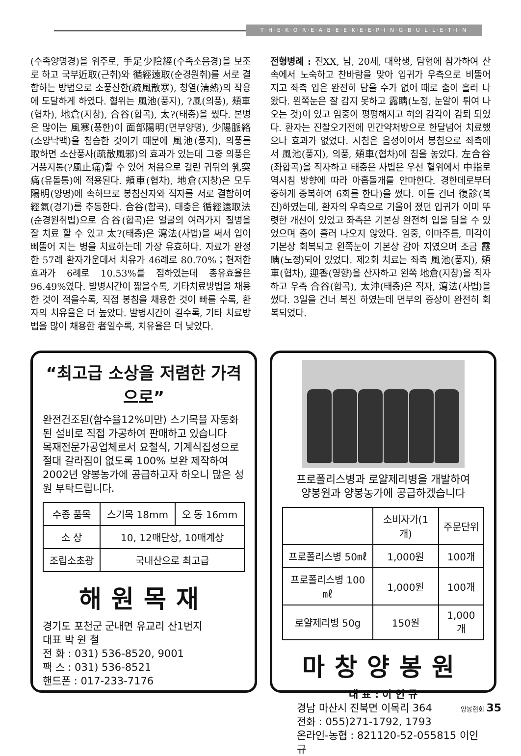T·H·E·K·O·R·E·A·B·E·E·K·E·E·P·I·N·G·B·U·L·L·E·T·I·N
(수족양명경)을 위주로, 手足少陰經(수족소음경)을 보조로 하고 국부近取(근취)와 循經遠取(순경원취)를 서로 결합하는 방법으로 소풍산한(疏風散寒), 청열(淸熱)의 작용에 도달하게 하였다. 혈위는 風池(풍지), ?風(의풍), 頰車(협차), 地倉(지창), 合谷(합곡), 太?(태충)을 썼다. 본병은 많이는 風寒(풍한)이 面部陽明(면부양명), 少陽脈絡(소양낙맥)을 침습한 것이기 때문에 風池(풍지), 의풍를 取하면 소산풍사(疏散風邪)의 효과가 있는데 그중 의풍은 거풍지통(?風止痛)할 수 있어 처음으로 걸린 귀뒤의 乳突痛(유돌통)에 적용된다. 頰車(협차), 地倉(지창)은 모두 陽明(양명)에 속하므로 봉침산자와 직자를 서로 결합하여 經氣(경기)를 추동한다. 合谷(합곡), 태충은 循經遠取法(순경원취법)으로 合谷(합곡)은 얼굴의 여러가지 질병을 잘 치료 할 수 있고 太?(태충)은 瀉法(사법)을 써서 입이 삐뚤어 지는 병을 치료하는데 가장 유효하다. 자료가 완정한 57례 환자가운데서 치유가 46례로 80.70%；현저한 효과가 6례로 10.53%를 점하였는데 총유효율은 96.49%였다. 발병시간이 짧을수록, 기타치료방법을 채용한 것이 적을수록, 직접 봉침을 채용한 것이 빠를 수록, 환자의 치유율은 더 높았다. 발병시간이 길수록, 기타 치료방법을 많이 채용한 者일수록, 치유율은 더 낮았다.
전형병례 : 진XX, 남, 20세, 대학생, 탐험에 참가하여 산속에서 노숙하고 찬바람을 맞아 입귀가 우측으로 비뚤어 지고 좌측 입은 완전히 담을 수가 없어 때로 춤이 흘러 나왔다. 왼쪽눈은 잘 감지 못하고 露睛(노정, 눈알이 튀여 나오는 것)이 있고 임중이 평평해지고 혀의 감각이 감퇴 되었다. 환자는 진찰오기전에 민간약처방으로 한달넘어 치료했으나 효과가 없었다. 시침은 음성이어서 봉침으로 좌측에서 風池(풍지), 의풍, 頰車(협차)에 침을 놓았다. 左合谷(좌합곡)을 직자하고 태충은 사법은 우선 혈위에서 中指로 역시침 방향에 따라 아홉돌개를 안마한다. 경한데로부터 중하게 중복하여 6회를 한다)을 썼다. 이틀 건너 復診(복진)하였는데, 환자의 우측으로 기울어 졌던 입귀가 이미 뚜렷한 개선이 있었고 좌측은 기본상 완전히 입을 담을 수 있었으며 춤이 흘러 나오지 않았다. 임중, 이마주름, 미각이 기본상 회복되고 왼쪽눈이 기본상 감아 지였으며 조금 露睛(노정)되어 있었다. 제2회 치료는 좌측 風池(풍지), 頰車(협차), 迎香(영향)을 산자하고 왼쪽 地倉(지창)을 직자하고 우측 合谷(합곡), 太沖(태충)은 직자, 瀉法(사법)을 썼다. 3일을 건너 복진 하였는데 면부의 증상이 완전히 회복되었다.
“최고급 소상을 저렴한 가격으로”
완전건조된(함수율12%미만) 스기목을 자동화된 설비로 직접 가공하여 판매하고 있습니다
목재전문가공업체로서 요철식, 기계식집성으로 절대 갈라짐이 없도록 100% 보완 제작하여 2002년 양봉농가에 공급하고자 하오니 많은 성원 부탁드립니다.
| 수종 품목 | 스기목 18mm | 오 동 16mm |
| --- | --- | --- |
| 소 상 | 10, 12매단상, 10매계상 | |
| 조립소초광 | 국내산으로 최고급 | |
해원목재
경기도 포천군 군내면 유교리 산1번지
대표 박 원 철
전 화 : 031) 536-8520, 9001
팩 스 : 031) 536-8521
핸드폰 : 017-233-7176
프로폴리스병과 로얄제리병을 개발하여
양봉원과 양봉농가에 공급하겠습니다
| | 소비자가(1개) | 주문단위 |
| --- | --- | --- |
| 프로폴리스병 50㎖ | 1,000원 | 100개 |
| 프로폴리스병 100㎖ | 1,000원 | 100개 |
| 로얄제리병 50g | 150원 | 1,000개 |
마창양봉원
대 표 : 이 인 규
경남 마산시 진북면 이목리 364
전화 : 055)271-1792, 1793
온라인-농협 : 821120-52-055815 이인규
양봉협회 35